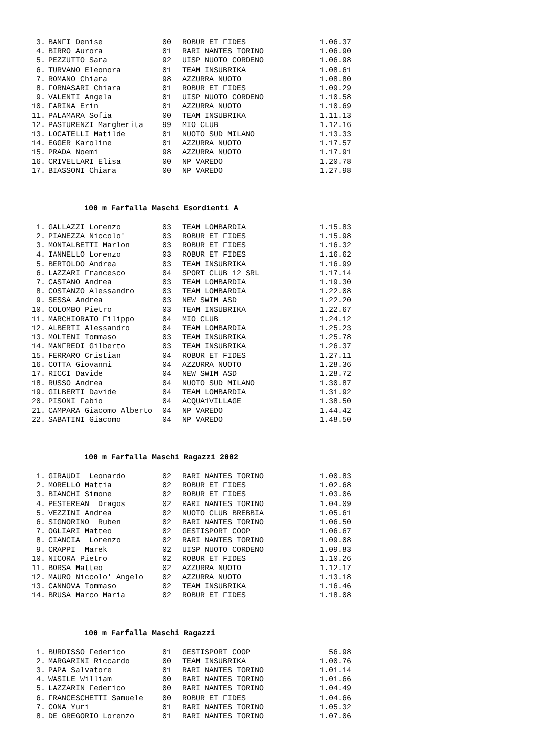| 3. | BANFI Denise | 00 | ROBUR ET FIDES | 1.06.37 |
| 4. | BIRRO Aurora | 01 | RARI NANTES TORINO | 1.06.90 |
| 5. | PEZZUTTO Sara | 92 | UISP NUOTO CORDENO | 1.06.98 |
| 6. | TURVANO Eleonora | 01 | TEAM INSUBRIKA | 1.08.61 |
| 7. | ROMANO Chiara | 98 | AZZURRA NUOTO | 1.08.80 |
| 8. | FORNASARI Chiara | 01 | ROBUR ET FIDES | 1.09.29 |
| 9. | VALENTI Angela | 01 | UISP NUOTO CORDENO | 1.10.58 |
| 10. | FARINA Erin | 01 | AZZURRA NUOTO | 1.10.69 |
| 11. | PALAMARA Sofia | 00 | TEAM INSUBRIKA | 1.11.13 |
| 12. | PASTURENZI Margherita | 99 | MIO CLUB | 1.12.16 |
| 13. | LOCATELLI Matilde | 01 | NUOTO SUD MILANO | 1.13.33 |
| 14. | EGGER Karoline | 01 | AZZURRA NUOTO | 1.17.57 |
| 15. | PRADA Noemi | 98 | AZZURRA NUOTO | 1.17.91 |
| 16. | CRIVELLARI Elisa | 00 | NP VAREDO | 1.20.78 |
| 17. | BIASSONI Chiara | 00 | NP VAREDO | 1.27.98 |
100 m Farfalla Maschi Esordienti A
| 1. | GALLAZZI Lorenzo | 03 | TEAM LOMBARDIA | 1.15.83 |
| 2. | PIANEZZA Niccolo' | 03 | ROBUR ET FIDES | 1.15.98 |
| 3. | MONTALBETTI Marlon | 03 | ROBUR ET FIDES | 1.16.32 |
| 4. | IANNELLO Lorenzo | 03 | ROBUR ET FIDES | 1.16.62 |
| 5. | BERTOLDO Andrea | 03 | TEAM INSUBRIKA | 1.16.99 |
| 6. | LAZZARI Francesco | 04 | SPORT CLUB 12 SRL | 1.17.14 |
| 7. | CASTANO Andrea | 03 | TEAM LOMBARDIA | 1.19.30 |
| 8. | COSTANZO Alessandro | 03 | TEAM LOMBARDIA | 1.22.08 |
| 9. | SESSA Andrea | 03 | NEW SWIM ASD | 1.22.20 |
| 10. | COLOMBO Pietro | 03 | TEAM INSUBRIKA | 1.22.67 |
| 11. | MARCHIORATO Filippo | 04 | MIO CLUB | 1.24.12 |
| 12. | ALBERTI Alessandro | 04 | TEAM LOMBARDIA | 1.25.23 |
| 13. | MOLTENI Tommaso | 03 | TEAM INSUBRIKA | 1.25.78 |
| 14. | MANFREDI Gilberto | 03 | TEAM INSUBRIKA | 1.26.37 |
| 15. | FERRARO Cristian | 04 | ROBUR ET FIDES | 1.27.11 |
| 16. | COTTA Giovanni | 04 | AZZURRA NUOTO | 1.28.36 |
| 17. | RICCI Davide | 04 | NEW SWIM ASD | 1.28.72 |
| 18. | RUSSO Andrea | 04 | NUOTO SUD MILANO | 1.30.87 |
| 19. | GILBERTI Davide | 04 | TEAM LOMBARDIA | 1.31.92 |
| 20. | PISONI Fabio | 04 | ACQUA1VILLAGE | 1.38.50 |
| 21. | CAMPARA Giacomo Alberto | 04 | NP VAREDO | 1.44.42 |
| 22. | SABATINI Giacomo | 04 | NP VAREDO | 1.48.50 |
100 m Farfalla Maschi Ragazzi 2002
| 1. | GIRAUDI Leonardo | 02 | RARI NANTES TORINO | 1.00.83 |
| 2. | MORELLO Mattia | 02 | ROBUR ET FIDES | 1.02.68 |
| 3. | BIANCHI Simone | 02 | ROBUR ET FIDES | 1.03.06 |
| 4. | PESTEREAN Dragos | 02 | RARI NANTES TORINO | 1.04.09 |
| 5. | VEZZINI Andrea | 02 | NUOTO CLUB BREBBIA | 1.05.61 |
| 6. | SIGNORINO Ruben | 02 | RARI NANTES TORINO | 1.06.50 |
| 7. | OGLIARI Matteo | 02 | GESTISPORT COOP | 1.06.67 |
| 8. | CIANCIA Lorenzo | 02 | RARI NANTES TORINO | 1.09.08 |
| 9. | CRAPPI Marek | 02 | UISP NUOTO CORDENO | 1.09.83 |
| 10. | NICORA Pietro | 02 | ROBUR ET FIDES | 1.10.26 |
| 11. | BORSA Matteo | 02 | AZZURRA NUOTO | 1.12.17 |
| 12. | MAURO Niccolo' Angelo | 02 | AZZURRA NUOTO | 1.13.18 |
| 13. | CANNOVA Tommaso | 02 | TEAM INSUBRIKA | 1.16.46 |
| 14. | BRUSA Marco Maria | 02 | ROBUR ET FIDES | 1.18.08 |
100 m Farfalla Maschi Ragazzi
| 1. | BURDISSO Federico | 01 | GESTISPORT COOP | 56.98 |
| 2. | MARGARINI Riccardo | 00 | TEAM INSUBRIKA | 1.00.76 |
| 3. | PAPA Salvatore | 01 | RARI NANTES TORINO | 1.01.14 |
| 4. | WASILE William | 00 | RARI NANTES TORINO | 1.01.66 |
| 5. | LAZZARIN Federico | 00 | RARI NANTES TORINO | 1.04.49 |
| 6. | FRANCESCHETTI Samuele | 00 | ROBUR ET FIDES | 1.04.66 |
| 7. | CONA Yuri | 01 | RARI NANTES TORINO | 1.05.32 |
| 8. | DE GREGORIO Lorenzo | 01 | RARI NANTES TORINO | 1.07.06 |